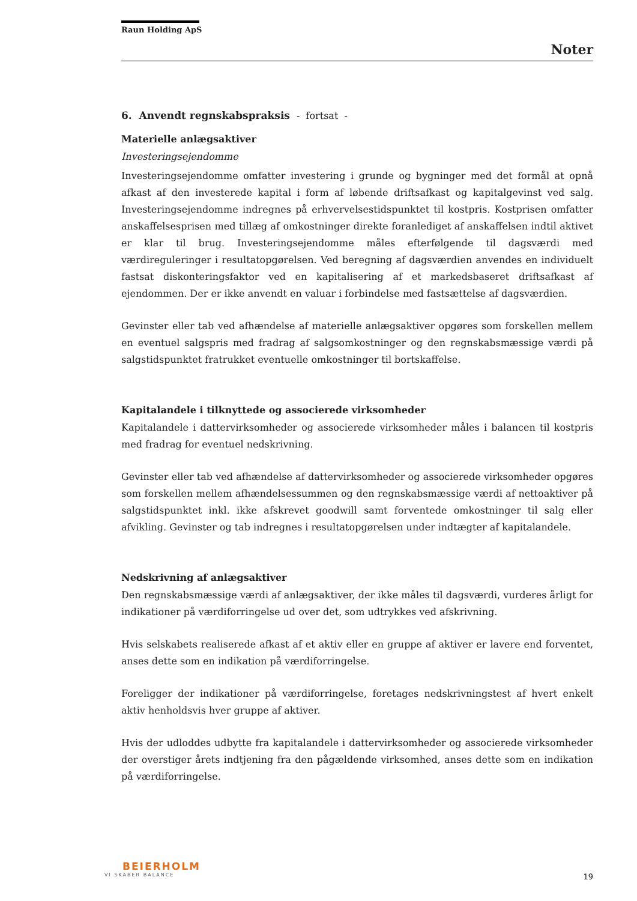Raun Holding ApS
Noter
6. Anvendt regnskabspraksis - fortsat -
Materielle anlægsaktiver
Investeringsejendomme
Investeringsejendomme omfatter investering i grunde og bygninger med det formål at opnå afkast af den investerede kapital i form af løbende driftsafkast og kapitalgevinst ved salg. Investeringsejendomme indregnes på erhvervelsestidspunktet til kostpris. Kostprisen omfatter anskaffelsesprisen med tillæg af omkostninger direkte foranlediget af anskaffelsen indtil aktivet er klar til brug. Investeringsejendomme måles efterfølgende til dagsværdi med værdireguleringer i resultatopgørelsen. Ved beregning af dagsværdien anvendes en individuelt fastsat diskonteringsfaktor ved en kapitalisering af et markedsbaseret driftsafkast af ejendommen. Der er ikke anvendt en valuar i forbindelse med fastsættelse af dagsværdien.
Gevinster eller tab ved afhændelse af materielle anlægsaktiver opgøres som forskellen mellem en eventuel salgspris med fradrag af salgsomkostninger og den regnskabsmæssige værdi på salgstidspunktet fratrukket eventuelle omkostninger til bortskaffelse.
Kapitalandele i tilknyttede og associerede virksomheder
Kapitalandele i dattervirksomheder og associerede virksomheder måles i balancen til kostpris med fradrag for eventuel nedskrivning.
Gevinster eller tab ved afhændelse af dattervirksomheder og associerede virksomheder opgøres som forskellen mellem afhændelsessummen og den regnskabsmæssige værdi af nettoaktiver på salgstidspunktet inkl. ikke afskrevet goodwill samt forventede omkostninger til salg eller afvikling. Gevinster og tab indregnes i resultatopgørelsen under indtægter af kapitalandele.
Nedskrivning af anlægsaktiver
Den regnskabsmæssige værdi af anlægsaktiver, der ikke måles til dagsværdi, vurderes årligt for indikationer på værdiforringelse ud over det, som udtrykkes ved afskrivning.
Hvis selskabets realiserede afkast af et aktiv eller en gruppe af aktiver er lavere end forventet, anses dette som en indikation på værdiforringelse.
Foreligger der indikationer på værdiforringelse, foretages nedskrivningstest af hvert enkelt aktiv henholdsvis hver gruppe af aktiver.
Hvis der udloddes udbytte fra kapitalandele i dattervirksomheder og associerede virksomheder der overstiger årets indtjening fra den pågældende virksomhed, anses dette som en indikation på værdiforringelse.
BEIERHOLM
VI SKABER BALANCE
19